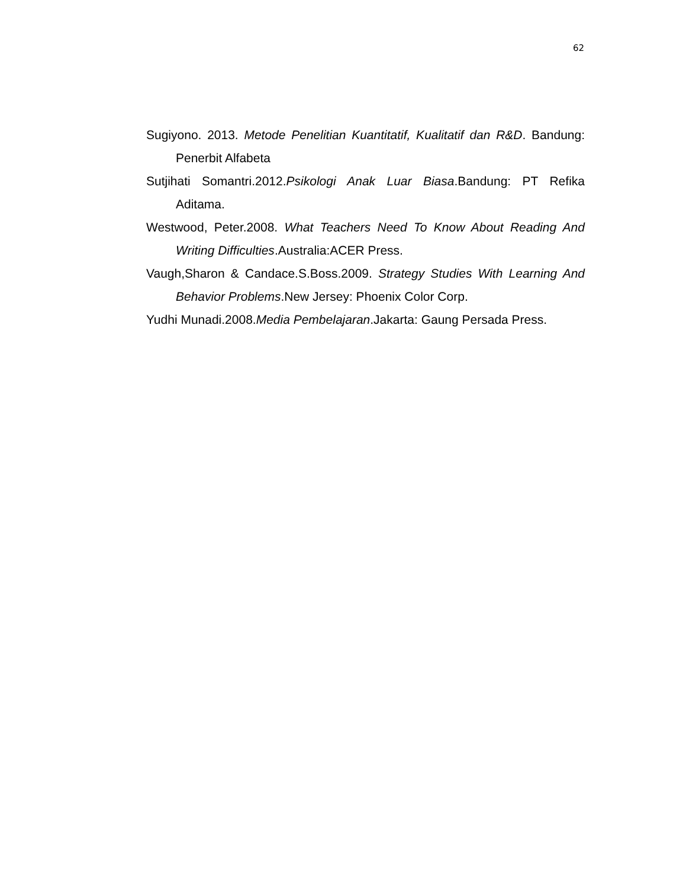62
Sugiyono. 2013. Metode Penelitian Kuantitatif, Kualitatif dan R&D. Bandung: Penerbit Alfabeta
Sutjihati Somantri.2012.Psikologi Anak Luar Biasa.Bandung: PT Refika Aditama.
Westwood, Peter.2008. What Teachers Need To Know About Reading And Writing Difficulties.Australia:ACER Press.
Vaugh,Sharon & Candace.S.Boss.2009. Strategy Studies With Learning And Behavior Problems.New Jersey: Phoenix Color Corp.
Yudhi Munadi.2008.Media Pembelajaran.Jakarta: Gaung Persada Press.